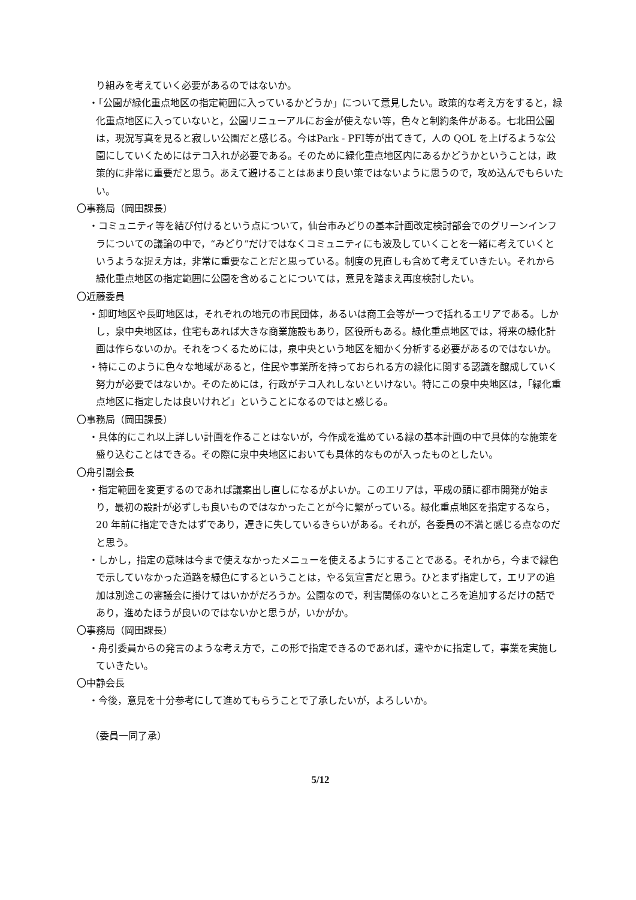り組みを考えていく必要があるのではないか。
・「公園が緑化重点地区の指定範囲に入っているかどうか」について意見したい。政策的な考え方をすると，緑化重点地区に入っていないと，公園リニューアルにお金が使えない等，色々と制約条件がある。七北田公園は，現況写真を見ると寂しい公園だと感じる。今はPark - PFI等が出てきて，人の QOL を上げるような公園にしていくためにはテコ入れが必要である。そのために緑化重点地区内にあるかどうかということは，政策的に非常に重要だと思う。あえて避けることはあまり良い策ではないように思うので，攻め込んでもらいたい。
〇事務局（岡田課長）
・コミュニティ等を結び付けるという点について，仙台市みどりの基本計画改定検討部会でのグリーンインフラについての議論の中で，“みどり”だけではなくコミュニティにも波及していくことを一緒に考えていくというような捉え方は，非常に重要なことだと思っている。制度の見直しも含めて考えていきたい。それから緑化重点地区の指定範囲に公園を含めることについては，意見を踏まえ再度検討したい。
〇近藤委員
・卸町地区や長町地区は，それぞれの地元の市民団体，あるいは商工会等が一つで括れるエリアである。しかし，泉中央地区は，住宅もあれば大きな商業施設もあり，区役所もある。緑化重点地区では，将来の緑化計画は作らないのか。それをつくるためには，泉中央という地区を細かく分析する必要があるのではないか。
・特にこのように色々な地域があると，住民や事業所を持っておられる方の緑化に関する認識を醸成していく努力が必要ではないか。そのためには，行政がテコ入れしないといけない。特にこの泉中央地区は，「緑化重点地区に指定したは良いけれど」ということになるのではと感じる。
〇事務局（岡田課長）
・具体的にこれ以上詳しい計画を作ることはないが，今作成を進めている緑の基本計画の中で具体的な施策を盛り込むことはできる。その際に泉中央地区においても具体的なものが入ったものとしたい。
〇舟引副会長
・指定範囲を変更するのであれば議案出し直しになるがよいか。このエリアは，平成の頭に都市開発が始まり，最初の設計が必ずしも良いものではなかったことが今に繋がっている。緑化重点地区を指定するなら，20 年前に指定できたはずであり，遅きに失しているきらいがある。それが，各委員の不満と感じる点なのだと思う。
・しかし，指定の意味は今まで使えなかったメニューを使えるようにすることである。それから，今まで緑色で示していなかった道路を緑色にするということは，やる気宣言だと思う。ひとまず指定して，エリアの追加は別途この審議会に掛けてはいかがだろうか。公園なので，利害関係のないところを追加するだけの話であり，進めたほうが良いのではないかと思うが，いかがか。
〇事務局（岡田課長）
・舟引委員からの発言のような考え方で，この形で指定できるのであれば，速やかに指定して，事業を実施していきたい。
〇中静会長
・今後，意見を十分参考にして進めてもらうことで了承したいが，よろしいか。
（委員一同了承）
5/12